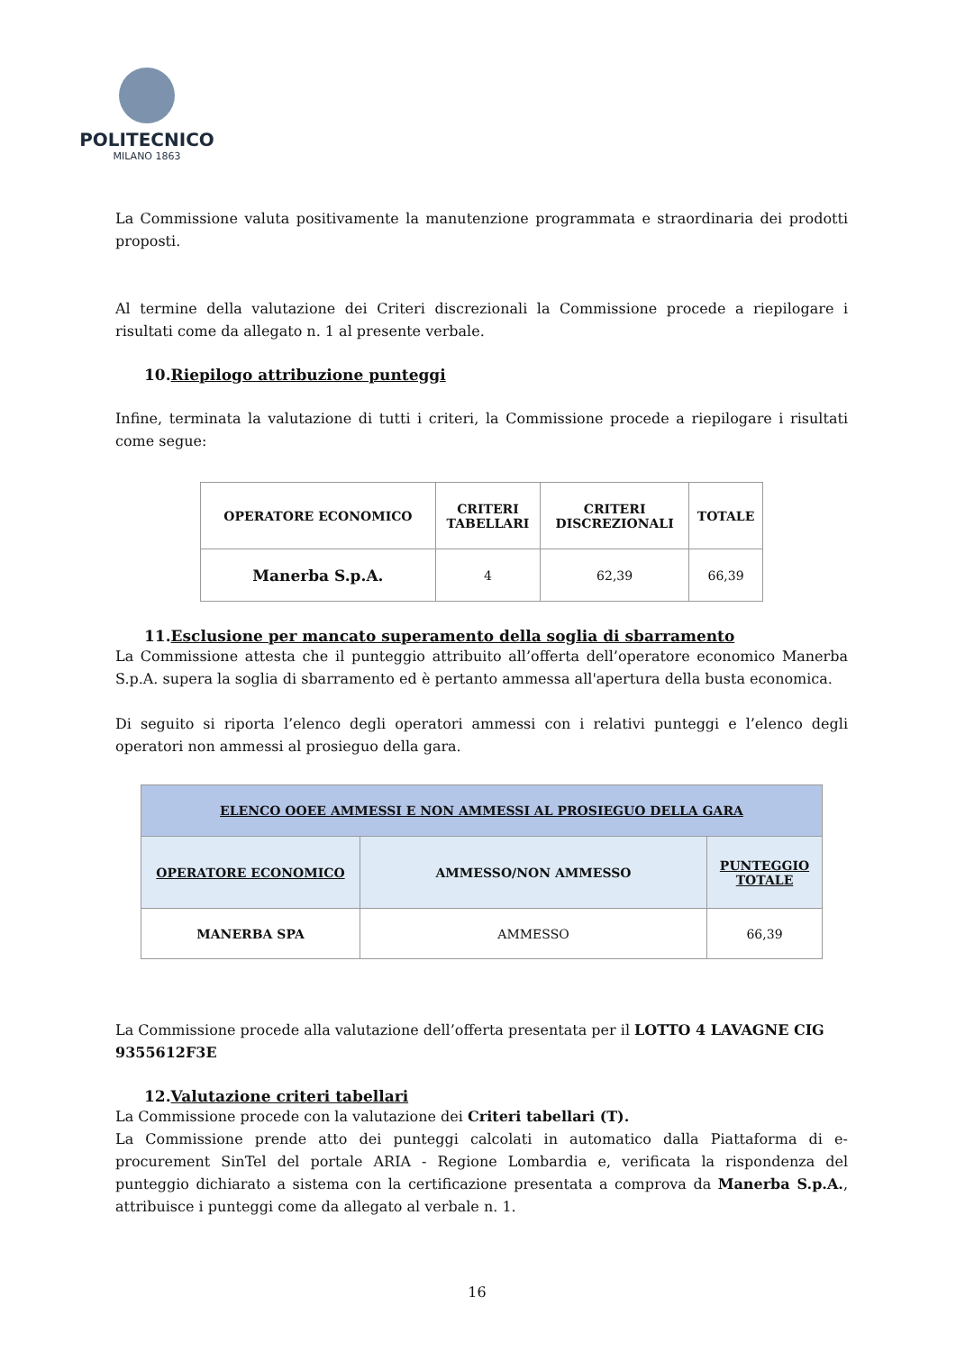POLITECNICO
MILANO 1863
La Commissione valuta positivamente la manutenzione programmata e straordinaria dei prodotti proposti.
Al termine della valutazione dei Criteri discrezionali la Commissione procede a riepilogare i risultati come da allegato n. 1 al presente verbale.
10.Riepilogo attribuzione punteggi
Infine, terminata la valutazione di tutti i criteri, la Commissione procede a riepilogare i risultati come segue:
| OPERATORE ECONOMICO | CRITERI TABELLARI | CRITERI DISCREZIONALI | TOTALE |
| --- | --- | --- | --- |
| Manerba S.p.A. | 4 | 62,39 | 66,39 |
11.Esclusione per mancato superamento della soglia di sbarramento
La Commissione attesta che il punteggio attribuito all’offerta dell’operatore economico Manerba S.p.A. supera la soglia di sbarramento ed è pertanto ammessa all'apertura della busta economica.
Di seguito si riporta l’elenco degli operatori ammessi con i relativi punteggi e l’elenco degli operatori non ammessi al prosieguo della gara.
| ELENCO OOEE AMMESSI E NON AMMESSI AL PROSIEGUO DELLA GARA | | |
| --- | --- | --- |
| OPERATORE ECONOMICO | AMMESSO/NON AMMESSO | PUNTEGGIO TOTALE |
| MANERBA SPA | AMMESSO | 66,39 |
La Commissione procede alla valutazione dell’offerta presentata per il LOTTO 4 LAVAGNE CIG 9355612F3E
12.Valutazione criteri tabellari
La Commissione procede con la valutazione dei Criteri tabellari (T).
La Commissione prende atto dei punteggi calcolati in automatico dalla Piattaforma di e-procurement SinTel del portale ARIA - Regione Lombardia e, verificata la rispondenza del punteggio dichiarato a sistema con la certificazione presentata a comprova da Manerba S.p.A., attribuisce i punteggi come da allegato al verbale n. 1.
16